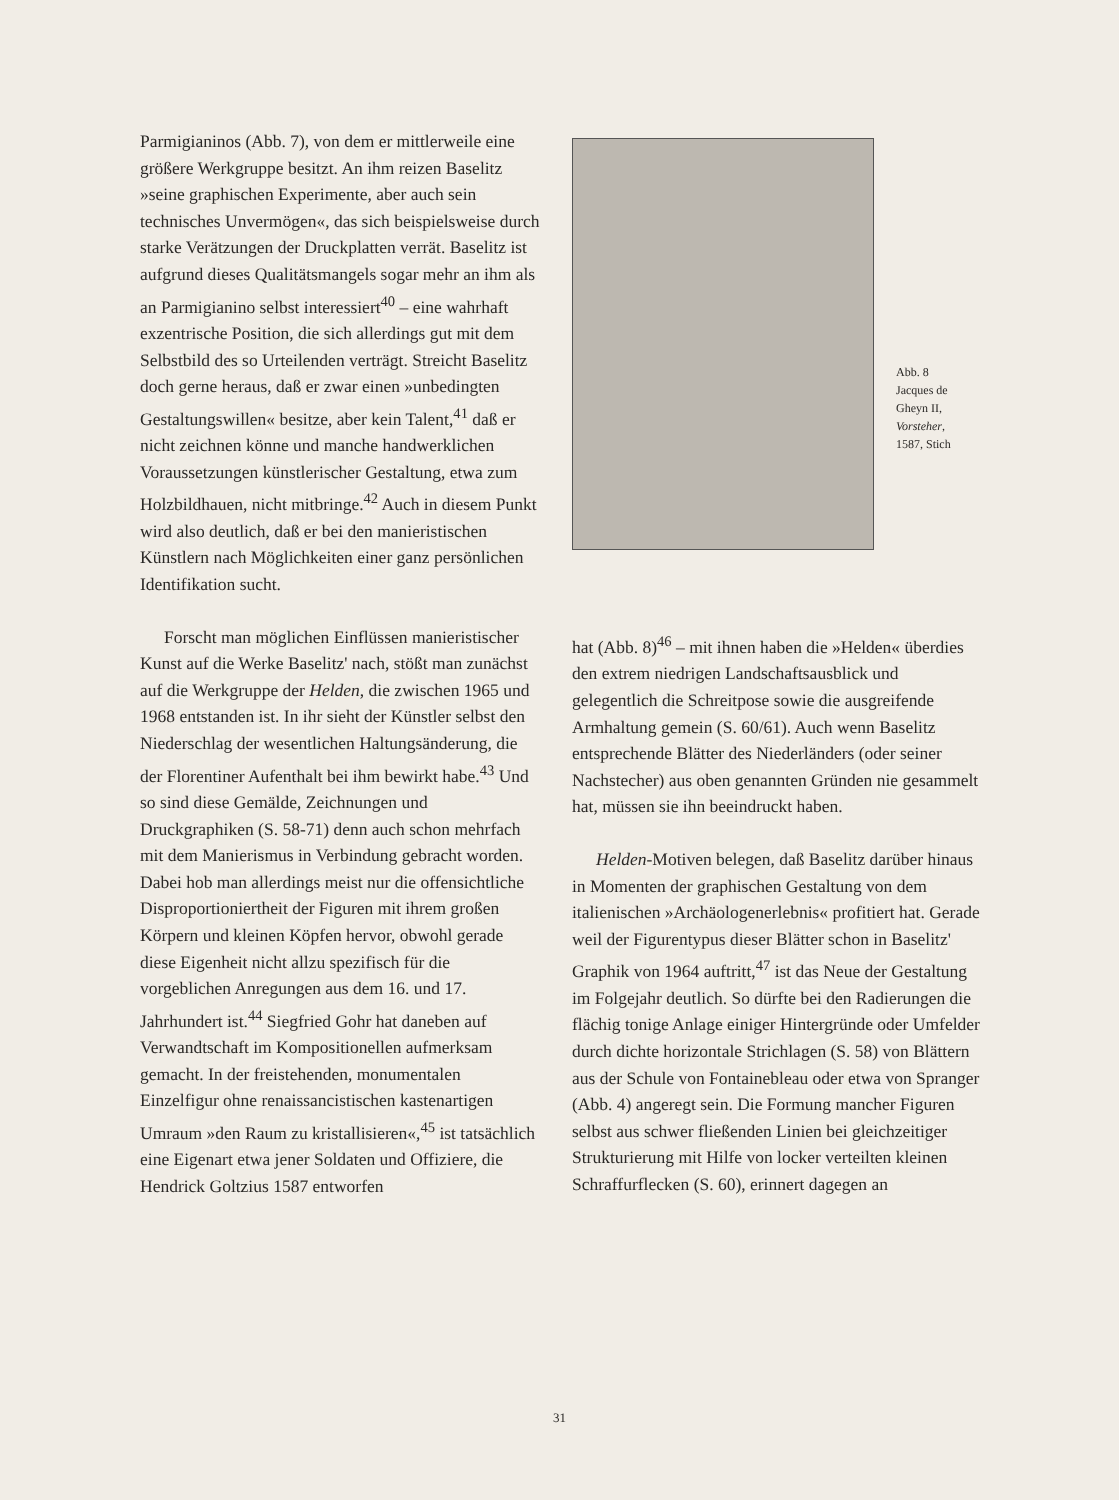Parmigianinos (Abb. 7), von dem er mittlerweile eine größere Werkgruppe besitzt. An ihm reizen Baselitz »seine graphischen Experimente, aber auch sein technisches Unvermögen«, das sich beispielsweise durch starke Verätzungen der Druckplatten verrät. Baselitz ist aufgrund dieses Qualitätsmangels sogar mehr an ihm als an Parmigianino selbst interessiert<sup>40</sup> – eine wahrhaft exzentrische Position, die sich allerdings gut mit dem Selbstbild des so Urteilenden verträgt. Streicht Baselitz doch gerne heraus, daß er zwar einen »unbedingten Gestaltungswillen« besitze, aber kein Talent,<sup>41</sup> daß er nicht zeichnen könne und manche handwerklichen Voraussetzungen künstlerischer Gestaltung, etwa zum Holzbildhauen, nicht mitbringe.<sup>42</sup> Auch in diesem Punkt wird also deutlich, daß er bei den manieristischen Künstlern nach Möglichkeiten einer ganz persönlichen Identifikation sucht.
Forscht man möglichen Einflüssen manieristischer Kunst auf die Werke Baselitz' nach, stößt man zunächst auf die Werkgruppe der Helden, die zwischen 1965 und 1968 entstanden ist. In ihr sieht der Künstler selbst den Niederschlag der wesentlichen Haltungsänderung, die der Florentiner Aufenthalt bei ihm bewirkt habe.<sup>43</sup> Und so sind diese Gemälde, Zeichnungen und Druckgraphiken (S. 58-71) denn auch schon mehrfach mit dem Manierismus in Verbindung gebracht worden. Dabei hob man allerdings meist nur die offensichtliche Disproportioniertheit der Figuren mit ihrem großen Körpern und kleinen Köpfen hervor, obwohl gerade diese Eigenheit nicht allzu spezifisch für die vorgeblichen Anregungen aus dem 16. und 17. Jahrhundert ist.<sup>44</sup> Siegfried Gohr hat daneben auf Verwandtschaft im Kompositionellen aufmerksam gemacht. In der freistehenden, monumentalen Einzelfigur ohne renaissancistischen kastenartigen Umraum »den Raum zu kristallisieren«,<sup>45</sup> ist tatsächlich eine Eigenart etwa jener Soldaten und Offiziere, die Hendrick Goltzius 1587 entworfen
Abb. 8
Jacques de
Gheyn II,
Vorsteher,
1587, Stich
hat (Abb. 8)<sup>46</sup> – mit ihnen haben die »Helden« überdies den extrem niedrigen Landschaftsausblick und gelegentlich die Schreitpose sowie die ausgreifende Armhaltung gemein (S. 60/61). Auch wenn Baselitz entsprechende Blätter des Niederländers (oder seiner Nachstecher) aus oben genannten Gründen nie gesammelt hat, müssen sie ihn beeindruckt haben.
Helden-Motiven belegen, daß Baselitz darüber hinaus in Momenten der graphischen Gestaltung von dem italienischen »Archäologenerlebnis« profitiert hat. Gerade weil der Figurentypus dieser Blätter schon in Baselitz' Graphik von 1964 auftritt,<sup>47</sup> ist das Neue der Gestaltung im Folgejahr deutlich. So dürfte bei den Radierungen die flächig tonige Anlage einiger Hintergründe oder Umfelder durch dichte horizontale Strichlagen (S. 58) von Blättern aus der Schule von Fontainebleau oder etwa von Spranger (Abb. 4) angeregt sein. Die Formung mancher Figuren selbst aus schwer fließenden Linien bei gleichzeitiger Strukturierung mit Hilfe von locker verteilten kleinen Schraffurflecken (S. 60), erinnert dagegen an
31